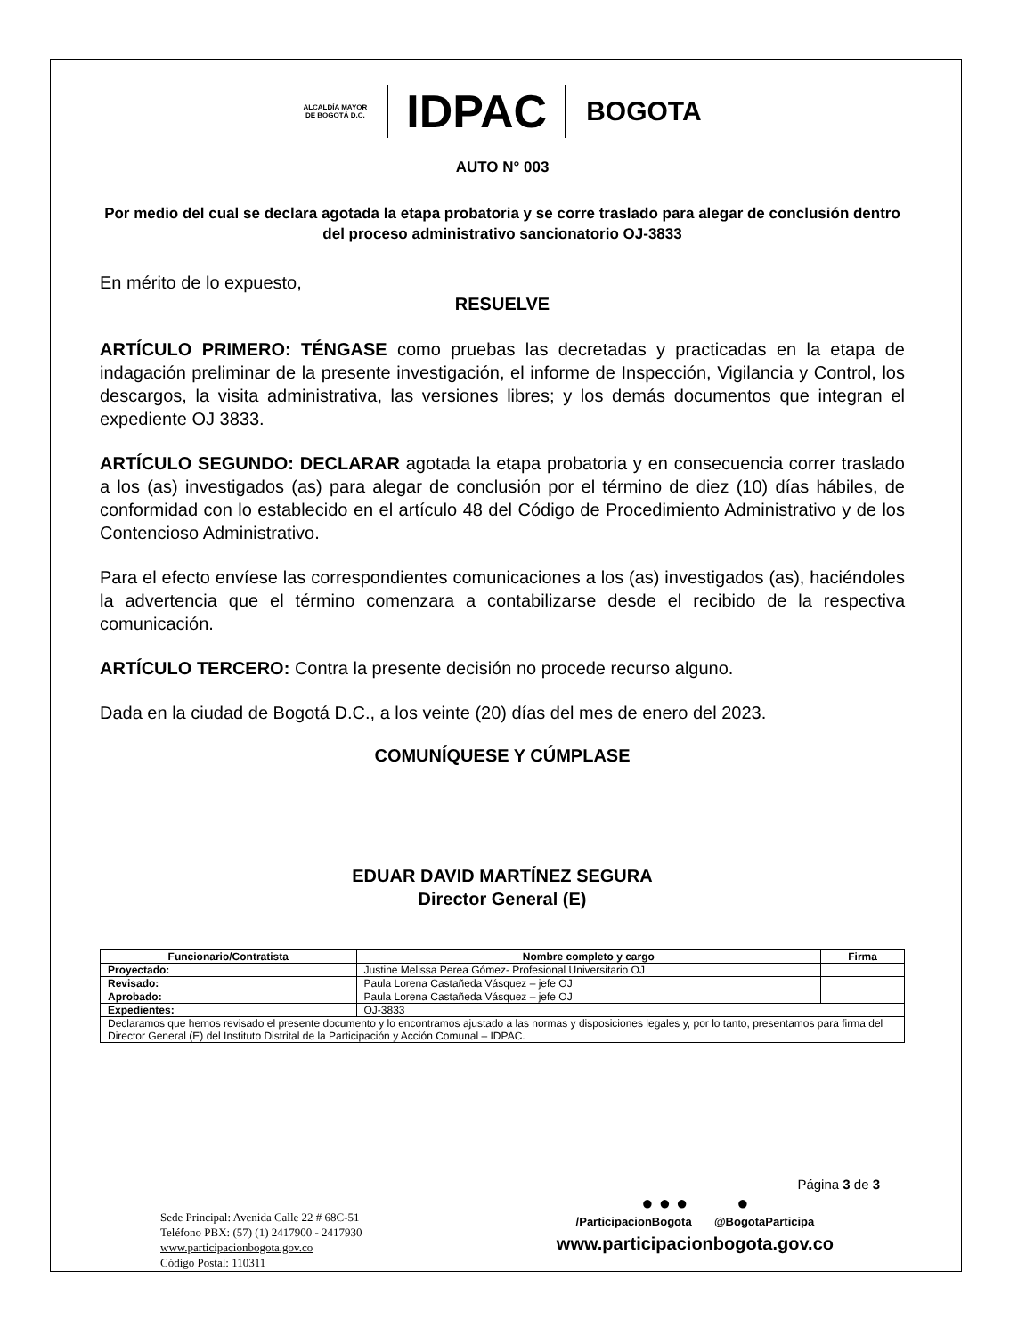ALCALDÍA MAYOR
DE BOGOTÁ D.C.
IDPAC
BOGOTA
AUTO N° 003
Por medio del cual se declara agotada la etapa probatoria y se corre traslado para alegar de conclusión dentro del proceso administrativo sancionatorio OJ-3833
En mérito de lo expuesto,
RESUELVE
ARTÍCULO PRIMERO: TÉNGASE como pruebas las decretadas y practicadas en la etapa de indagación preliminar de la presente investigación, el informe de Inspección, Vigilancia y Control, los descargos, la visita administrativa, las versiones libres; y los demás documentos que integran el expediente OJ 3833.
ARTÍCULO SEGUNDO: DECLARAR agotada la etapa probatoria y en consecuencia correr traslado a los (as) investigados (as) para alegar de conclusión por el término de diez (10) días hábiles, de conformidad con lo establecido en el artículo 48 del Código de Procedimiento Administrativo y de los Contencioso Administrativo.
Para el efecto envíese las correspondientes comunicaciones a los (as) investigados (as), haciéndoles la advertencia que el término comenzara a contabilizarse desde el recibido de la respectiva comunicación.
ARTÍCULO TERCERO: Contra la presente decisión no procede recurso alguno.
Dada en la ciudad de Bogotá D.C., a los veinte (20) días del mes de enero del 2023.
COMUNÍQUESE Y CÚMPLASE
EDUAR DAVID MARTÍNEZ SEGURA
Director General (E)
| Funcionario/Contratista | Nombre completo y cargo | Firma |
| --- | --- | --- |
| Proyectado: | Justine Melissa Perea Gómez- Profesional Universitario OJ | |
| Revisado: | Paula Lorena Castañeda Vásquez – jefe OJ | |
| Aprobado: | Paula Lorena Castañeda Vásquez – jefe OJ | |
| Expedientes: | OJ-3833 | |
| Declaramos que hemos revisado el presente documento y lo encontramos ajustado a las normas y disposiciones legales y, por lo tanto, presentamos para firma del Director General (E) del Instituto Distrital de la Participación y Acción Comunal – IDPAC. | | |
Página 3 de 3
Sede Principal: Avenida Calle 22 # 68C-51
Teléfono PBX: (57) (1) 2417900 - 2417930
www.participacionbogota.gov.co
Código Postal: 110311
● ● ● ●
/ParticipacionBogota @BogotaParticipa
www.participacionbogota.gov.co